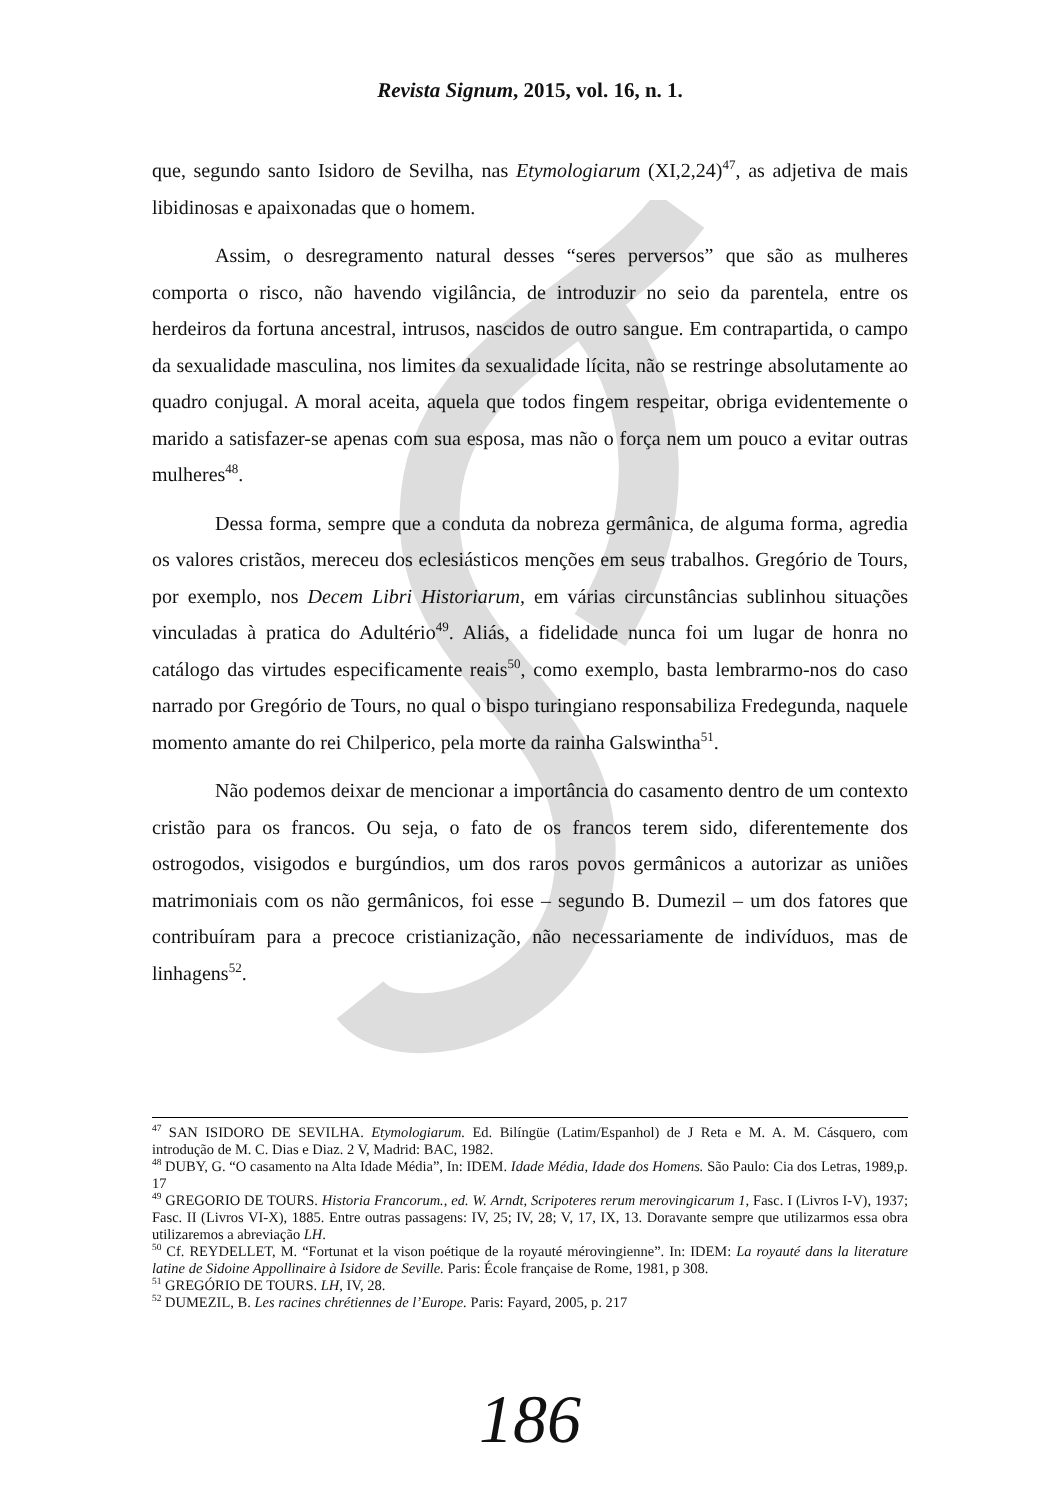Revista Signum, 2015, vol. 16, n. 1.
que, segundo santo Isidoro de Sevilha, nas Etymologiarum (XI,2,24)<sup>47</sup>, as adjetiva de mais libidinosas e apaixonadas que o homem.
Assim, o desregramento natural desses “seres perversos” que são as mulheres comporta o risco, não havendo vigilância, de introduzir no seio da parentela, entre os herdeiros da fortuna ancestral, intrusos, nascidos de outro sangue. Em contrapartida, o campo da sexualidade masculina, nos limites da sexualidade lícita, não se restringe absolutamente ao quadro conjugal. A moral aceita, aquela que todos fingem respeitar, obriga evidentemente o marido a satisfazer-se apenas com sua esposa, mas não o força nem um pouco a evitar outras mulheres<sup>48</sup>.
Dessa forma, sempre que a conduta da nobreza germânica, de alguma forma, agredia os valores cristãos, mereceu dos eclesiásticos menções em seus trabalhos. Gregório de Tours, por exemplo, nos Decem Libri Historiarum, em várias circunstâncias sublinhou situações vinculadas à pratica do Adultério<sup>49</sup>. Aliás, a fidelidade nunca foi um lugar de honra no catálogo das virtudes especificamente reais<sup>50</sup>, como exemplo, basta lembrarmo-nos do caso narrado por Gregório de Tours, no qual o bispo turingiano responsabiliza Fredegunda, naquele momento amante do rei Chilperico, pela morte da rainha Galswintha<sup>51</sup>.
Não podemos deixar de mencionar a importância do casamento dentro de um contexto cristão para os francos. Ou seja, o fato de os francos terem sido, diferentemente dos ostrogodos, visigodos e burgúndios, um dos raros povos germânicos a autorizar as uniões matrimoniais com os não germânicos, foi esse – segundo B. Dumezil – um dos fatores que contribuíram para a precoce cristianização, não necessariamente de indivíduos, mas de linhagens<sup>52</sup>.
<sup>47</sup> SAN ISIDORO DE SEVILHA. Etymologiarum. Ed. Bilíngüe (Latim/Espanhol) de J Reta e M. A. M. Cásquero, com introdução de M. C. Dias e Diaz. 2 V, Madrid: BAC, 1982.
<sup>48</sup> DUBY, G. “O casamento na Alta Idade Média”, In: IDEM. Idade Média, Idade dos Homens. São Paulo: Cia dos Letras, 1989,p. 17
<sup>49</sup> GREGORIO DE TOURS. Historia Francorum., ed. W. Arndt, Scripoteres rerum merovingicarum 1, Fasc. I (Livros I-V), 1937; Fasc. II (Livros VI-X), 1885. Entre outras passagens: IV, 25; IV, 28; V, 17, IX, 13. Doravante sempre que utilizarmos essa obra utilizaremos a abreviação LH.
<sup>50</sup> Cf. REYDELLET, M. “Fortunat et la vison poétique de la royauté mérovingienne”. In: IDEM: La royauté dans la literature latine de Sidoine Appollinaire à Isidore de Seville. Paris: École française de Rome, 1981, p 308.
<sup>51</sup> GREGÓRIO DE TOURS. LH, IV, 28.
<sup>52</sup> DUMEZIL, B. Les racines chrétiennes de l’Europe. Paris: Fayard, 2005, p. 217
186